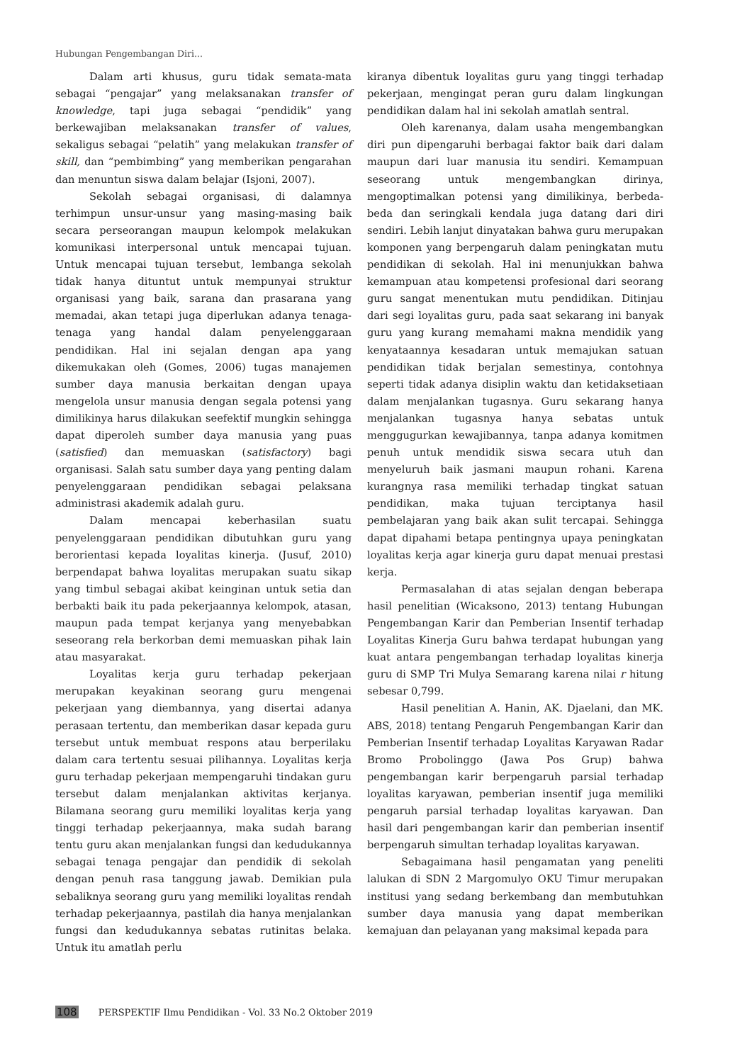Hubungan Pengembangan Diri...
Dalam arti khusus, guru tidak semata-mata sebagai “pengajar” yang melaksanakan transfer of knowledge, tapi juga sebagai “pendidik” yang berkewajiban melaksanakan transfer of values, sekaligus sebagai “pelatih” yang melakukan transfer of skill, dan “pembimbing” yang memberikan pengarahan dan menuntun siswa dalam belajar (Isjoni, 2007).
Sekolah sebagai organisasi, di dalamnya terhimpun unsur-unsur yang masing-masing baik secara perseorangan maupun kelompok melakukan komunikasi interpersonal untuk mencapai tujuan. Untuk mencapai tujuan tersebut, lembanga sekolah tidak hanya dituntut untuk mempunyai struktur organisasi yang baik, sarana dan prasarana yang memadai, akan tetapi juga diperlukan adanya tenaga-tenaga yang handal dalam penyelenggaraan pendidikan. Hal ini sejalan dengan apa yang dikemukakan oleh (Gomes, 2006) tugas manajemen sumber daya manusia berkaitan dengan upaya mengelola unsur manusia dengan segala potensi yang dimilikinya harus dilakukan seefektif mungkin sehingga dapat diperoleh sumber daya manusia yang puas (satisfied) dan memuaskan (satisfactory) bagi organisasi. Salah satu sumber daya yang penting dalam penyelenggaraan pendidikan sebagai pelaksana administrasi akademik adalah guru.
Dalam mencapai keberhasilan suatu penyelenggaraan pendidikan dibutuhkan guru yang berorientasi kepada loyalitas kinerja. (Jusuf, 2010) berpendapat bahwa loyalitas merupakan suatu sikap yang timbul sebagai akibat keinginan untuk setia dan berbakti baik itu pada pekerjaannya kelompok, atasan, maupun pada tempat kerjanya yang menyebabkan seseorang rela berkorban demi memuaskan pihak lain atau masyarakat.
Loyalitas kerja guru terhadap pekerjaan merupakan keyakinan seorang guru mengenai pekerjaan yang diembannya, yang disertai adanya perasaan tertentu, dan memberikan dasar kepada guru tersebut untuk membuat respons atau berperilaku dalam cara tertentu sesuai pilihannya. Loyalitas kerja guru terhadap pekerjaan mempengaruhi tindakan guru tersebut dalam menjalankan aktivitas kerjanya. Bilamana seorang guru memiliki loyalitas kerja yang tinggi terhadap pekerjaannya, maka sudah barang tentu guru akan menjalankan fungsi dan kedudukannya sebagai tenaga pengajar dan pendidik di sekolah dengan penuh rasa tanggung jawab. Demikian pula sebaliknya seorang guru yang memiliki loyalitas rendah terhadap pekerjaannya, pastilah dia hanya menjalankan fungsi dan kedudukannya sebatas rutinitas belaka. Untuk itu amatlah perlu
kiranya dibentuk loyalitas guru yang tinggi terhadap pekerjaan, mengingat peran guru dalam lingkungan pendidikan dalam hal ini sekolah amatlah sentral.
Oleh karenanya, dalam usaha mengembangkan diri pun dipengaruhi berbagai faktor baik dari dalam maupun dari luar manusia itu sendiri. Kemampuan seseorang untuk mengembangkan dirinya, mengoptimalkan potensi yang dimilikinya, berbeda-beda dan seringkali kendala juga datang dari diri sendiri. Lebih lanjut dinyatakan bahwa guru merupakan komponen yang berpengaruh dalam peningkatan mutu pendidikan di sekolah. Hal ini menunjukkan bahwa kemampuan atau kompetensi profesional dari seorang guru sangat menentukan mutu pendidikan. Ditinjau dari segi loyalitas guru, pada saat sekarang ini banyak guru yang kurang memahami makna mendidik yang kenyataannya kesadaran untuk memajukan satuan pendidikan tidak berjalan semestinya, contohnya seperti tidak adanya disiplin waktu dan ketidaksetiaan dalam menjalankan tugasnya. Guru sekarang hanya menjalankan tugasnya hanya sebatas untuk menggugurkan kewajibannya, tanpa adanya komitmen penuh untuk mendidik siswa secara utuh dan menyeluruh baik jasmani maupun rohani. Karena kurangnya rasa memiliki terhadap tingkat satuan pendidikan, maka tujuan terciptanya hasil pembelajaran yang baik akan sulit tercapai. Sehingga dapat dipahami betapa pentingnya upaya peningkatan loyalitas kerja agar kinerja guru dapat menuai prestasi kerja.
Permasalahan di atas sejalan dengan beberapa hasil penelitian (Wicaksono, 2013) tentang Hubungan Pengembangan Karir dan Pemberian Insentif terhadap Loyalitas Kinerja Guru bahwa terdapat hubungan yang kuat antara pengembangan terhadap loyalitas kinerja guru di SMP Tri Mulya Semarang karena nilai r hitung sebesar 0,799.
Hasil penelitian A. Hanin, AK. Djaelani, dan MK. ABS, 2018) tentang Pengaruh Pengembangan Karir dan Pemberian Insentif terhadap Loyalitas Karyawan Radar Bromo Probolinggo (Jawa Pos Grup) bahwa pengembangan karir berpengaruh parsial terhadap loyalitas karyawan, pemberian insentif juga memiliki pengaruh parsial terhadap loyalitas karyawan. Dan hasil dari pengembangan karir dan pemberian insentif berpengaruh simultan terhadap loyalitas karyawan.
Sebagaimana hasil pengamatan yang peneliti lalukan di SDN 2 Margomulyo OKU Timur merupakan institusi yang sedang berkembang dan membutuhkan sumber daya manusia yang dapat memberikan kemajuan dan pelayanan yang maksimal kepada para
108 PERSPEKTIF Ilmu Pendidikan - Vol. 33 No.2 Oktober 2019